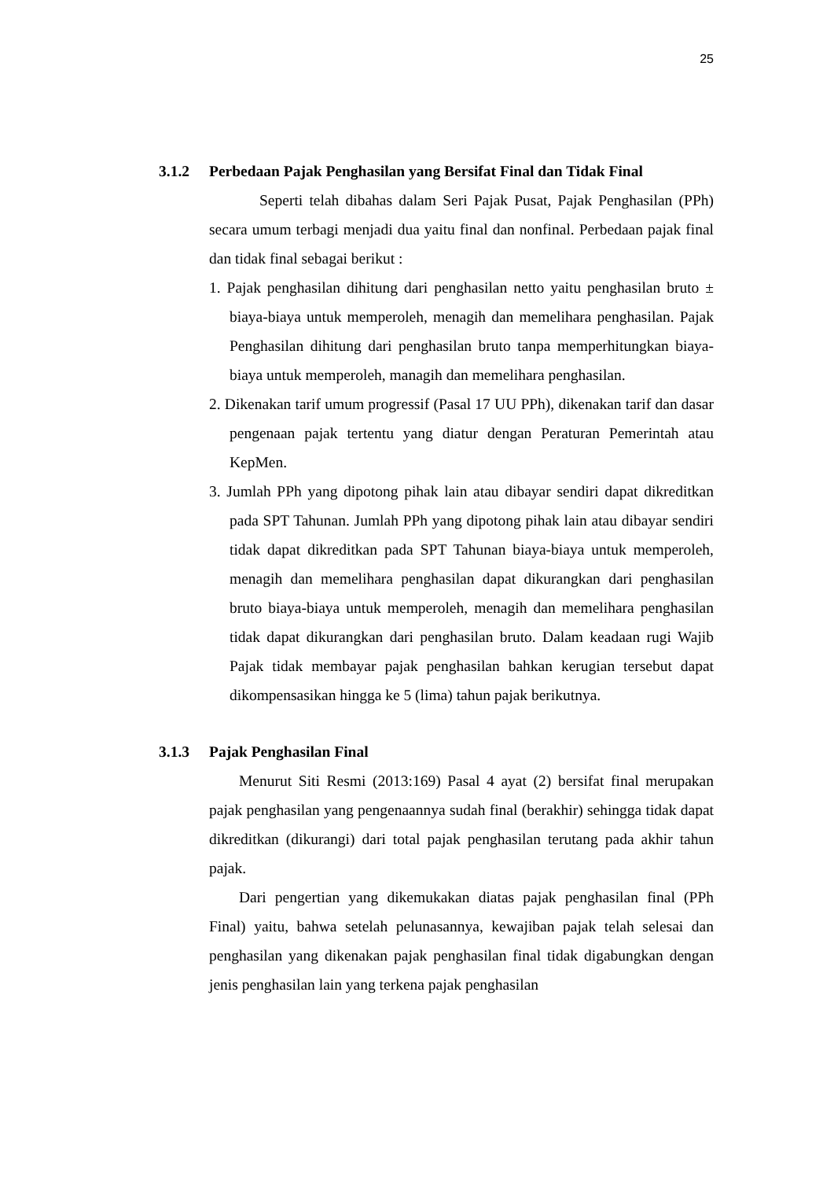25
3.1.2 Perbedaan Pajak Penghasilan yang Bersifat Final dan Tidak Final
Seperti telah dibahas dalam Seri Pajak Pusat, Pajak Penghasilan (PPh) secara umum terbagi menjadi dua yaitu final dan nonfinal. Perbedaan pajak final dan tidak final sebagai berikut :
1. Pajak penghasilan dihitung dari penghasilan netto yaitu penghasilan bruto ± biaya-biaya untuk memperoleh, menagih dan memelihara penghasilan. Pajak Penghasilan dihitung dari penghasilan bruto tanpa memperhitungkan biaya-biaya untuk memperoleh, managih dan memelihara penghasilan.
2. Dikenakan tarif umum progressif (Pasal 17 UU PPh), dikenakan tarif dan dasar pengenaan pajak tertentu yang diatur dengan Peraturan Pemerintah atau KepMen.
3. Jumlah PPh yang dipotong pihak lain atau dibayar sendiri dapat dikreditkan pada SPT Tahunan. Jumlah PPh yang dipotong pihak lain atau dibayar sendiri tidak dapat dikreditkan pada SPT Tahunan biaya-biaya untuk memperoleh, menagih dan memelihara penghasilan dapat dikurangkan dari penghasilan bruto biaya-biaya untuk memperoleh, menagih dan memelihara penghasilan tidak dapat dikurangkan dari penghasilan bruto. Dalam keadaan rugi Wajib Pajak tidak membayar pajak penghasilan bahkan kerugian tersebut dapat dikompensasikan hingga ke 5 (lima) tahun pajak berikutnya.
3.1.3 Pajak Penghasilan Final
Menurut Siti Resmi (2013:169) Pasal 4 ayat (2) bersifat final merupakan pajak penghasilan yang pengenaannya sudah final (berakhir) sehingga tidak dapat dikreditkan (dikurangi) dari total pajak penghasilan terutang pada akhir tahun pajak.
Dari pengertian yang dikemukakan diatas pajak penghasilan final (PPh Final) yaitu, bahwa setelah pelunasannya, kewajiban pajak telah selesai dan penghasilan yang dikenakan pajak penghasilan final tidak digabungkan dengan jenis penghasilan lain yang terkena pajak penghasilan